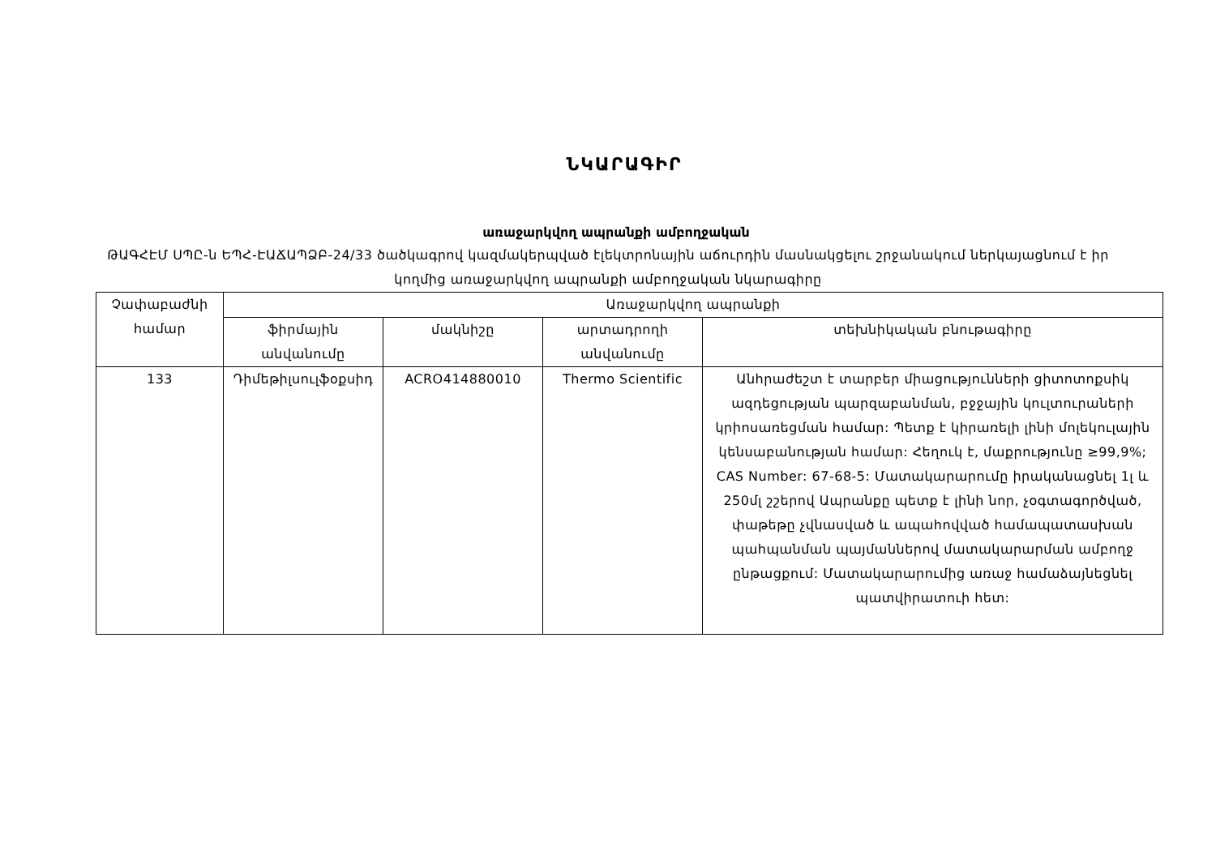ՆԿԱՐԱԳԻՐ
առաջարկվող ապրանքի ամբողջական
ԹԱԳՀԷՄ ՍՊԸ-ն ԵՊՀ-ԷԱՃԱՊՁԲ-24/33 ծածկագրով կազմակերպված էլեկտրոնային աճուրդին մասնակցելու շրջանակում ներկայացնում է իր կողմից առաջարկվող ապրանքի ամբողջական նկարագիրը
| Չափաբաժնի համար | Առաջարկվող ապրանքի | | | |
| --- | --- | --- | --- | --- |
| | ֆիրմային անվանումը | մակնիշը | արտադրողի անվանումը | տեխնիկական բնութագիրը |
| 133 | Դիմեթիլսուլֆօքսիդ | ACRO414880010 | Thermo Scientific | Անհրաժեշտ է տարբեր միացությունների ցիտոտոքսիկ ազդեցության պարզաբանման, բջջային կուլտուրաների կրիոսառեցման համար: Պետք է կիրառելի լինի մոլեկուլային կենսաբանության համար: Հեղուկ է, մաքրությունը ≥99,9%; CAS Number: 67-68-5: Մատակարարումը իրականացնել 1լ և 250մլ շշերով Ապրանքը պետք է լինի նոր, չօգտագործված, փաթեթը չվնասված և ապահովված համապատասխան պահպանման պայմաններով մատակարարման ամբողջ ընթացքում: Մատակարարումից առաջ համաձայնեցնել պատվիրատուի հետ: |